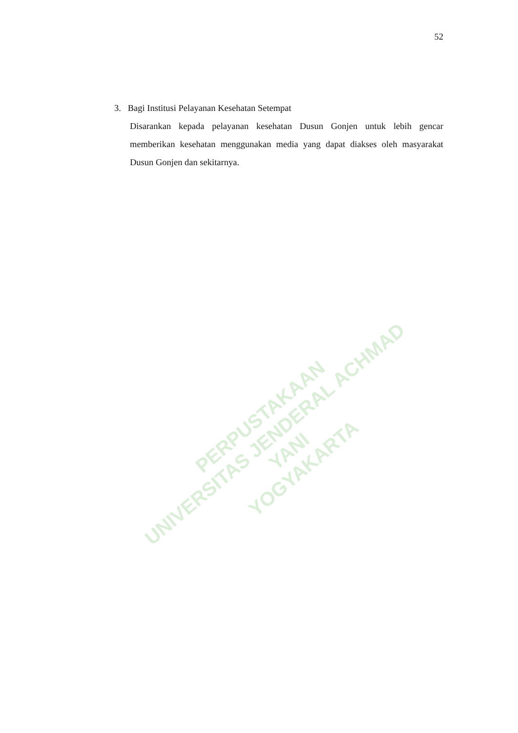52
3. Bagi Institusi Pelayanan Kesehatan Setempat
Disarankan kepada pelayanan kesehatan Dusun Gonjen untuk lebih gencar memberikan kesehatan menggunakan media yang dapat diakses oleh masyarakat Dusun Gonjen dan sekitarnya.
PERPUSTAKAAN
UNIVERSITAS JENDERAL ACHMAD YANI
YOGYAKARTA